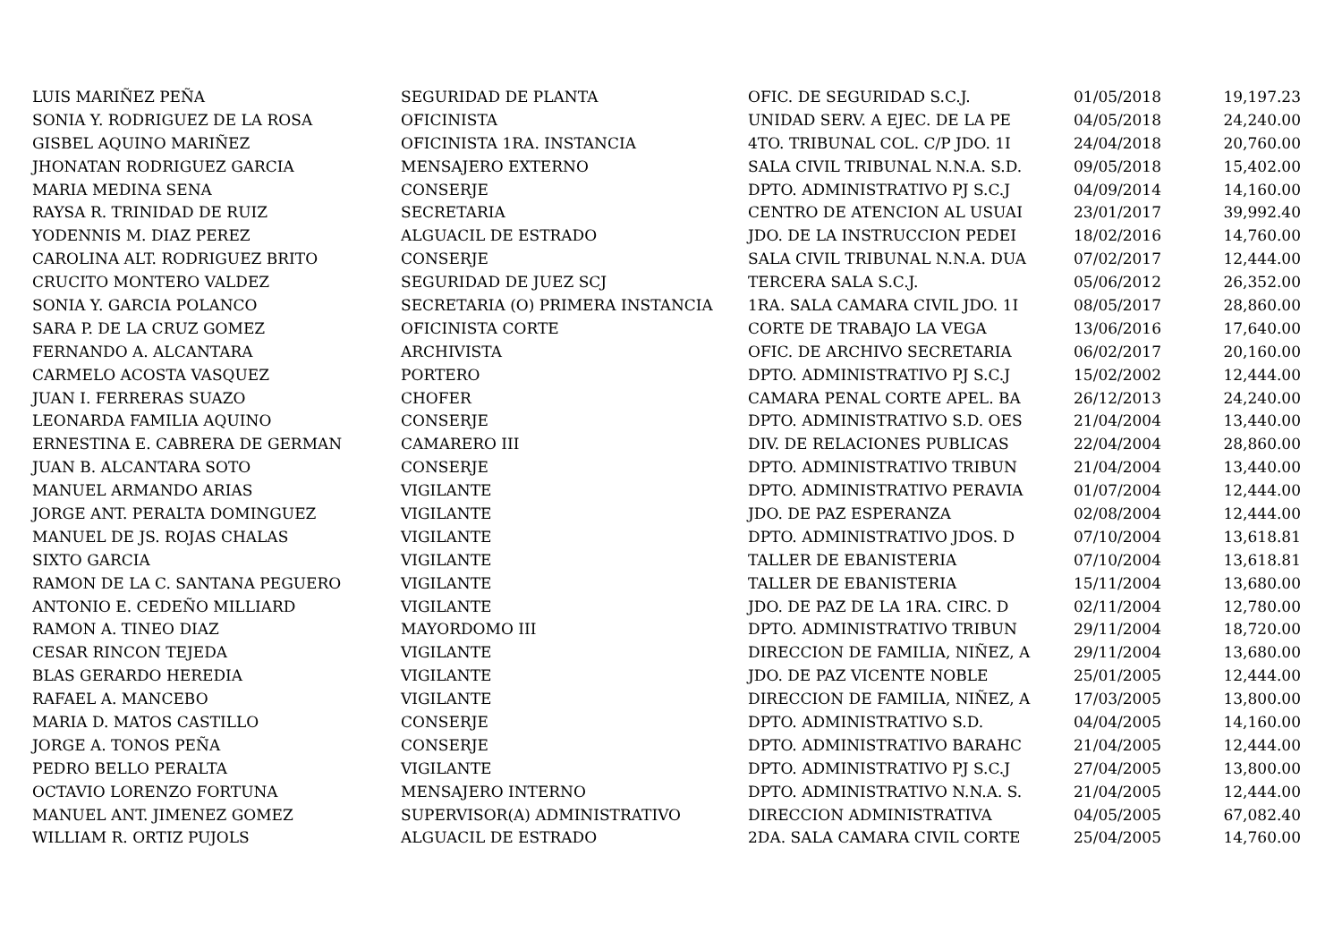| LUIS MARIÑEZ PEÑA | SEGURIDAD DE PLANTA | OFIC. DE SEGURIDAD S.C.J. | 01/05/2018 | 19,197.23 |
| SONIA Y. RODRIGUEZ DE LA ROSA | OFICINISTA | UNIDAD SERV. A EJEC. DE LA PE | 04/05/2018 | 24,240.00 |
| GISBEL AQUINO MARIÑEZ | OFICINISTA 1RA. INSTANCIA | 4TO. TRIBUNAL COL. C/P JDO. 1I | 24/04/2018 | 20,760.00 |
| JHONATAN RODRIGUEZ GARCIA | MENSAJERO EXTERNO | SALA CIVIL TRIBUNAL N.N.A. S.D. | 09/05/2018 | 15,402.00 |
| MARIA MEDINA SENA | CONSERJE | DPTO. ADMINISTRATIVO PJ S.C.J | 04/09/2014 | 14,160.00 |
| RAYSA R. TRINIDAD DE RUIZ | SECRETARIA | CENTRO DE ATENCION AL USUAI | 23/01/2017 | 39,992.40 |
| YODENNIS M. DIAZ PEREZ | ALGUACIL DE ESTRADO | JDO. DE LA INSTRUCCION PEDEI | 18/02/2016 | 14,760.00 |
| CAROLINA ALT. RODRIGUEZ BRITO | CONSERJE | SALA CIVIL TRIBUNAL N.N.A. DUA | 07/02/2017 | 12,444.00 |
| CRUCITO MONTERO VALDEZ | SEGURIDAD DE JUEZ SCJ | TERCERA SALA S.C.J. | 05/06/2012 | 26,352.00 |
| SONIA Y. GARCIA POLANCO | SECRETARIA (O) PRIMERA INSTANCIA | 1RA. SALA CAMARA CIVIL JDO. 1I | 08/05/2017 | 28,860.00 |
| SARA P. DE LA CRUZ GOMEZ | OFICINISTA CORTE | CORTE DE TRABAJO LA VEGA | 13/06/2016 | 17,640.00 |
| FERNANDO A. ALCANTARA | ARCHIVISTA | OFIC. DE ARCHIVO SECRETARIA | 06/02/2017 | 20,160.00 |
| CARMELO ACOSTA VASQUEZ | PORTERO | DPTO. ADMINISTRATIVO PJ S.C.J | 15/02/2002 | 12,444.00 |
| JUAN I. FERRERAS SUAZO | CHOFER | CAMARA PENAL CORTE APEL. BA | 26/12/2013 | 24,240.00 |
| LEONARDA FAMILIA AQUINO | CONSERJE | DPTO. ADMINISTRATIVO S.D. OES | 21/04/2004 | 13,440.00 |
| ERNESTINA E. CABRERA DE GERMAN | CAMARERO III | DIV. DE RELACIONES PUBLICAS | 22/04/2004 | 28,860.00 |
| JUAN B. ALCANTARA SOTO | CONSERJE | DPTO. ADMINISTRATIVO TRIBUN | 21/04/2004 | 13,440.00 |
| MANUEL ARMANDO ARIAS | VIGILANTE | DPTO. ADMINISTRATIVO PERAVIA | 01/07/2004 | 12,444.00 |
| JORGE ANT. PERALTA DOMINGUEZ | VIGILANTE | JDO. DE PAZ ESPERANZA | 02/08/2004 | 12,444.00 |
| MANUEL DE JS. ROJAS CHALAS | VIGILANTE | DPTO. ADMINISTRATIVO JDOS. D | 07/10/2004 | 13,618.81 |
| SIXTO GARCIA | VIGILANTE | TALLER DE EBANISTERIA | 07/10/2004 | 13,618.81 |
| RAMON DE LA C. SANTANA PEGUERO | VIGILANTE | TALLER DE EBANISTERIA | 15/11/2004 | 13,680.00 |
| ANTONIO E. CEDEÑO MILLIARD | VIGILANTE | JDO. DE PAZ DE LA 1RA. CIRC. D | 02/11/2004 | 12,780.00 |
| RAMON A. TINEO DIAZ | MAYORDOMO III | DPTO. ADMINISTRATIVO TRIBUN | 29/11/2004 | 18,720.00 |
| CESAR RINCON TEJEDA | VIGILANTE | DIRECCION DE FAMILIA, NIÑEZ, A | 29/11/2004 | 13,680.00 |
| BLAS GERARDO HEREDIA | VIGILANTE | JDO. DE PAZ VICENTE NOBLE | 25/01/2005 | 12,444.00 |
| RAFAEL A. MANCEBO | VIGILANTE | DIRECCION DE FAMILIA, NIÑEZ, A | 17/03/2005 | 13,800.00 |
| MARIA D. MATOS CASTILLO | CONSERJE | DPTO. ADMINISTRATIVO S.D. | 04/04/2005 | 14,160.00 |
| JORGE A. TONOS PEÑA | CONSERJE | DPTO. ADMINISTRATIVO BARAHC | 21/04/2005 | 12,444.00 |
| PEDRO BELLO PERALTA | VIGILANTE | DPTO. ADMINISTRATIVO PJ S.C.J | 27/04/2005 | 13,800.00 |
| OCTAVIO LORENZO FORTUNA | MENSAJERO INTERNO | DPTO. ADMINISTRATIVO N.N.A. S. | 21/04/2005 | 12,444.00 |
| MANUEL ANT. JIMENEZ GOMEZ | SUPERVISOR(A) ADMINISTRATIVO | DIRECCION ADMINISTRATIVA | 04/05/2005 | 67,082.40 |
| WILLIAM R. ORTIZ PUJOLS | ALGUACIL DE ESTRADO | 2DA. SALA CAMARA CIVIL CORTE | 25/04/2005 | 14,760.00 |